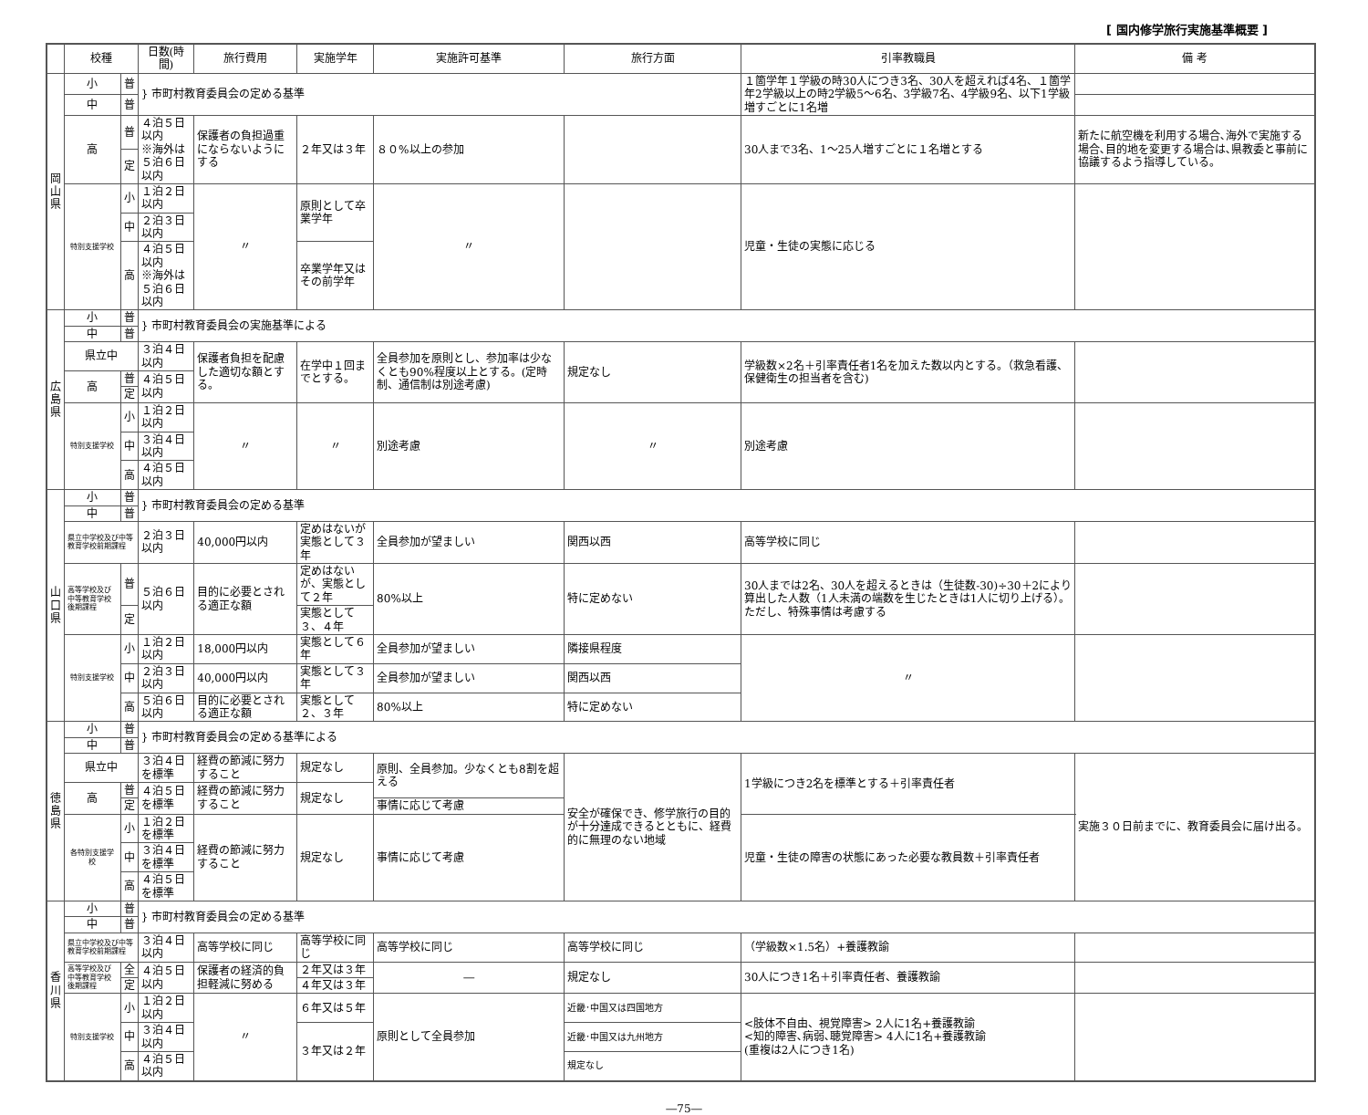[ 国内修学旅行実施基準概要 ]
| | 校種 | | 日数(時間) | 旅行費用 | 実施学年 | 実施許可基準 | 旅行方面 | 引率教職員 | | 備 考 |
| --- | --- | --- | --- | --- | --- | --- | --- | --- | --- | --- |
| 岡 山 県 | 小 | 普 | } 市町村教育委員会の定める基準 | | | | | １箇学年１学級の時30人につき3名、30人を超えれば4名、１箇学年2学級以上の時2学級5～6名、3学級7名、4学級9名、以下1学級増すごとに1名増 | | |
| | 中 | 普 | | | | | | | | |
| | 高 | 普 | ４泊５日以内 ※海外は５泊６日以内 | 保護者の負担過重にならないようにする | ２年又は３年 | ８０%以上の参加 | | 30人まで3名、1～25人増すごとに１名増とする | 新たに航空機を利用する場合､海外で実施する場合､目的地を変更する場合は､県教委と事前に協議するよう指導している。 | |
| | | 定 | | | | | | | | |
| | 特別支援学校 | 小 | １泊２日以内 | 〃 | 原則として卒業学年 | 〃 | | 児童・生徒の実態に応じる | | |
| | | 中 | ２泊３日以内 | | | | | | | |
| | | 高 | ４泊５日以内 ※海外は５泊６日以内 | | 卒業学年又はその前学年 | | | | | |
| 広 島 県 | 小 | 普 | } 市町村教育委員会の実施基準による | | | | | | | |
| | 中 | 普 | | | | | | | | |
| | 県立中 | | ３泊４日以内 | 保護者負担を配慮した適切な額とする。 | 在学中１回までとする。 | 全員参加を原則とし、参加率は少なくとも90%程度以上とする。(定時制、通信制は別途考慮) | 規定なし | 学級数×2名＋引率責任者1名を加えた数以内とする。（救急看護、保健衛生の担当者を含む) | | |
| | 高 | 普 | ４泊５日以内 | | | | | | | |
| | | 定 | | | | | | | | |
| | 特別支援学校 | 小 | １泊２日以内 | 〃 | 〃 | 別途考慮 | 〃 | 別途考慮 | | |
| | | 中 | ３泊４日以内 | | | | | | | |
| | | 高 | ４泊５日以内 | | | | | | | |
| 山 口 県 | 小 | 普 | } 市町村教育委員会の定める基準 | | | | | | | |
| | 中 | 普 | | | | | | | | |
| | 県立中学校及び中等教育学校前期課程 | | ２泊３日以内 | 40,000円以内 | 定めはないが実態として３年 | 全員参加が望ましい | 関西以西 | 高等学校に同じ | | |
| | 高等学校及び中等教育学校後期課程 | 普 | ５泊６日以内 | 目的に必要とされる適正な額 | 定めはないが、実態として２年 | 80%以上 | 特に定めない | 30人までは2名、30人を超えるときは（生徒数-30)÷30＋2により算出した人数（1人未満の端数を生じたときは1人に切り上げる）。ただし、特殊事情は考慮する | | |
| | | 定 | | | 実態として３、４年 | | | | | |
| | 特別支援学校 | 小 | １泊２日以内 | 18,000円以内 | 実態として６年 | 全員参加が望ましい | 隣接県程度 | 〃 | | |
| | | 中 | ２泊３日以内 | 40,000円以内 | 実態として３年 | 全員参加が望ましい | 関西以西 | | | |
| | | 高 | ５泊６日以内 | 目的に必要とされる適正な額 | 実態として２、３年 | 80%以上 | 特に定めない | | | |
| 徳 島 県 | 小 | 普 | } 市町村教育委員会の定める基準による | | | | | | | |
| | 中 | 普 | | | | | | | | |
| | 県立中 | | ３泊４日を標準 | 経費の節減に努力すること | 規定なし | 原則、全員参加。少なくとも8割を超える | 安全が確保でき、修学旅行の目的が十分達成できるとともに、経費的に無理のない地域 | 1学級につき2名を標準とする＋引率責任者 | | 実施３０日前までに、教育委員会に届け出る。 |
| | 高 | 普 | ４泊５日を標準 | 経費の節減に努力すること | 規定なし | | | | | |
| | | 定 | | | | 事情に応じて考慮 | | | | |
| | 各特別支援学校 | 小 | １泊２日を標準 | 経費の節減に努力すること | 規定なし | 事情に応じて考慮 | | 児童・生徒の障害の状態にあった必要な教員数＋引率責任者 | | |
| | | 中 | ３泊４日を標準 | | | | | | | |
| | | 高 | ４泊５日を標準 | | | | | | | |
| 香 川 県 | 小 | 普 | } 市町村教育委員会の定める基準 | | | | | | | |
| | 中 | 普 | | | | | | | | |
| | 県立中学校及び中等教育学校前期課程 | | ３泊４日以内 | 高等学校に同じ | 高等学校に同じ | 高等学校に同じ | 高等学校に同じ | （学級数×1.5名）+養護教諭 | | |
| | 高等学校及び中等教育学校後期課程 | 全 | ４泊５日以内 | 保護者の経済的負担軽減に努める | ２年又は３年 | ― | 規定なし | 30人につき1名＋引率責任者、養護教諭 | | |
| | | 定 | | | ４年又は３年 | | | | | |
| | 特別支援学校 | 小 | １泊２日以内 | 〃 | ６年又は５年 | 原則として全員参加 | 近畿･中国又は四国地方 | <肢体不自由、視覚障害> 2人に1名+養護教諭 <知的障害､病弱､聴覚障害> 4人に1名+養護教諭 (重複は2人につき1名) | | |
| | | 中 | ３泊４日以内 | | ３年又は２年 | | 近畿･中国又は九州地方 | | | |
| | | 高 | ４泊５日以内 | | | | 規定なし | | | |
―75―